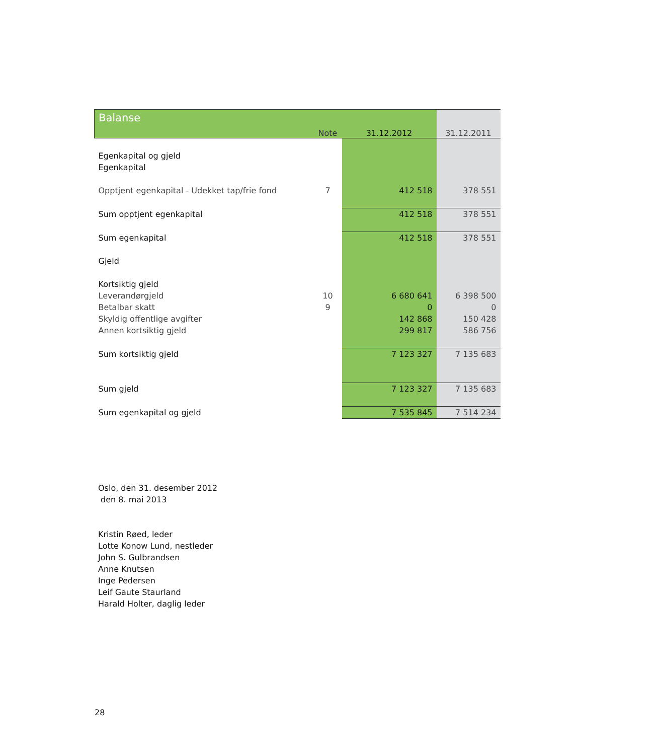| Balanse | Note | 31.12.2012 | 31.12.2011 |
| --- | --- | --- | --- |
| Egenkapital og gjeld | | | |
| Egenkapital | | | |
| Opptjent egenkapital - Udekket tap/frie fond | 7 | 412 518 | 378 551 |
| Sum opptjent egenkapital | | 412 518 | 378 551 |
| Sum egenkapital | | 412 518 | 378 551 |
| Gjeld | | | |
| Kortsiktig gjeld | | | |
| Leverandørgjeld | 10 | 6 680 641 | 6 398 500 |
| Betalbar skatt | 9 | 0 | 0 |
| Skyldig offentlige avgifter | | 142 868 | 150 428 |
| Annen kortsiktig gjeld | | 299 817 | 586 756 |
| Sum kortsiktig gjeld | | 7 123 327 | 7 135 683 |
| Sum gjeld | | 7 123 327 | 7 135 683 |
| Sum egenkapital og gjeld | | 7 535 845 | 7 514 234 |
Oslo, den 31. desember 2012
den 8. mai 2013
Kristin Røed, leder
Lotte Konow Lund, nestleder
John S. Gulbrandsen
Anne Knutsen
Inge Pedersen
Leif Gaute Staurland
Harald Holter, daglig leder
28